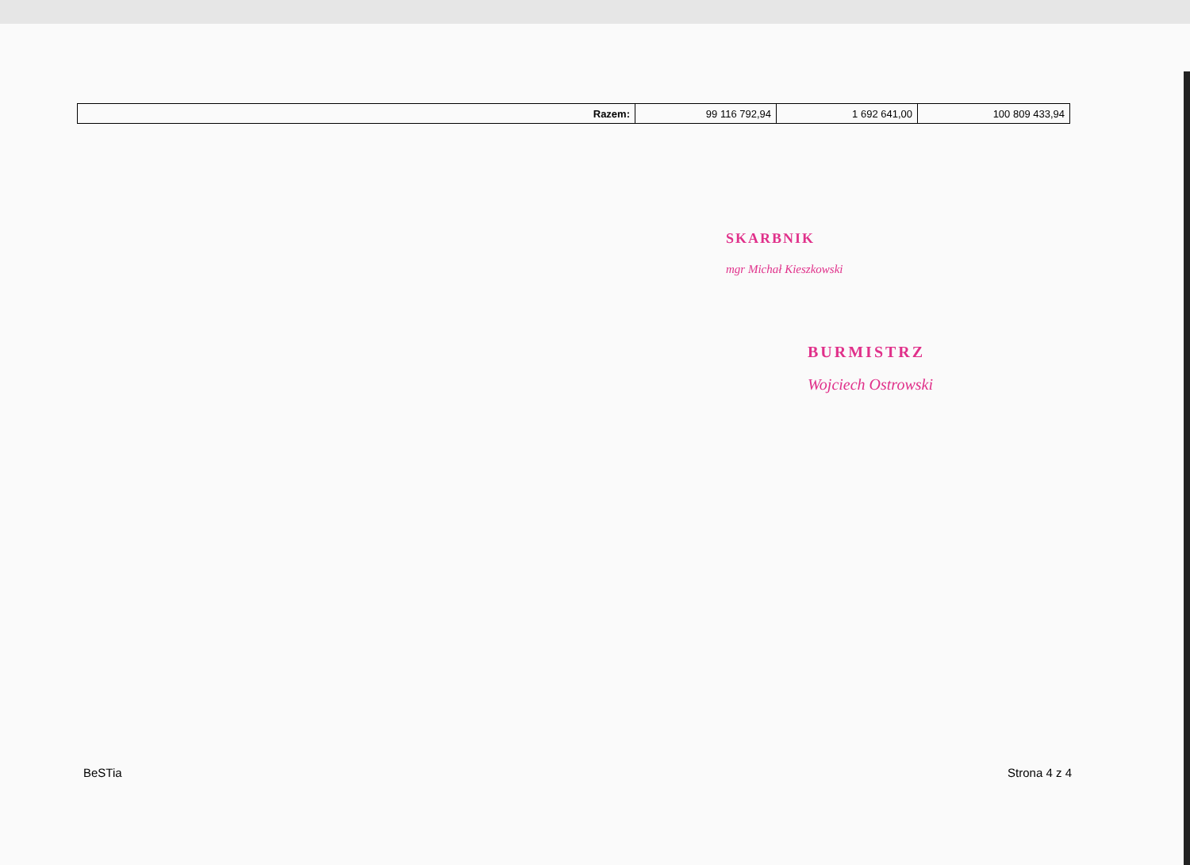| Razem: | 99 116 792,94 | 1 692 641,00 | 100 809 433,94 |
SKARBNIK
mgr Michał Kieszkowski
BURMISTRZ
Wojciech Ostrowski
BeSTia Strona 4 z 4